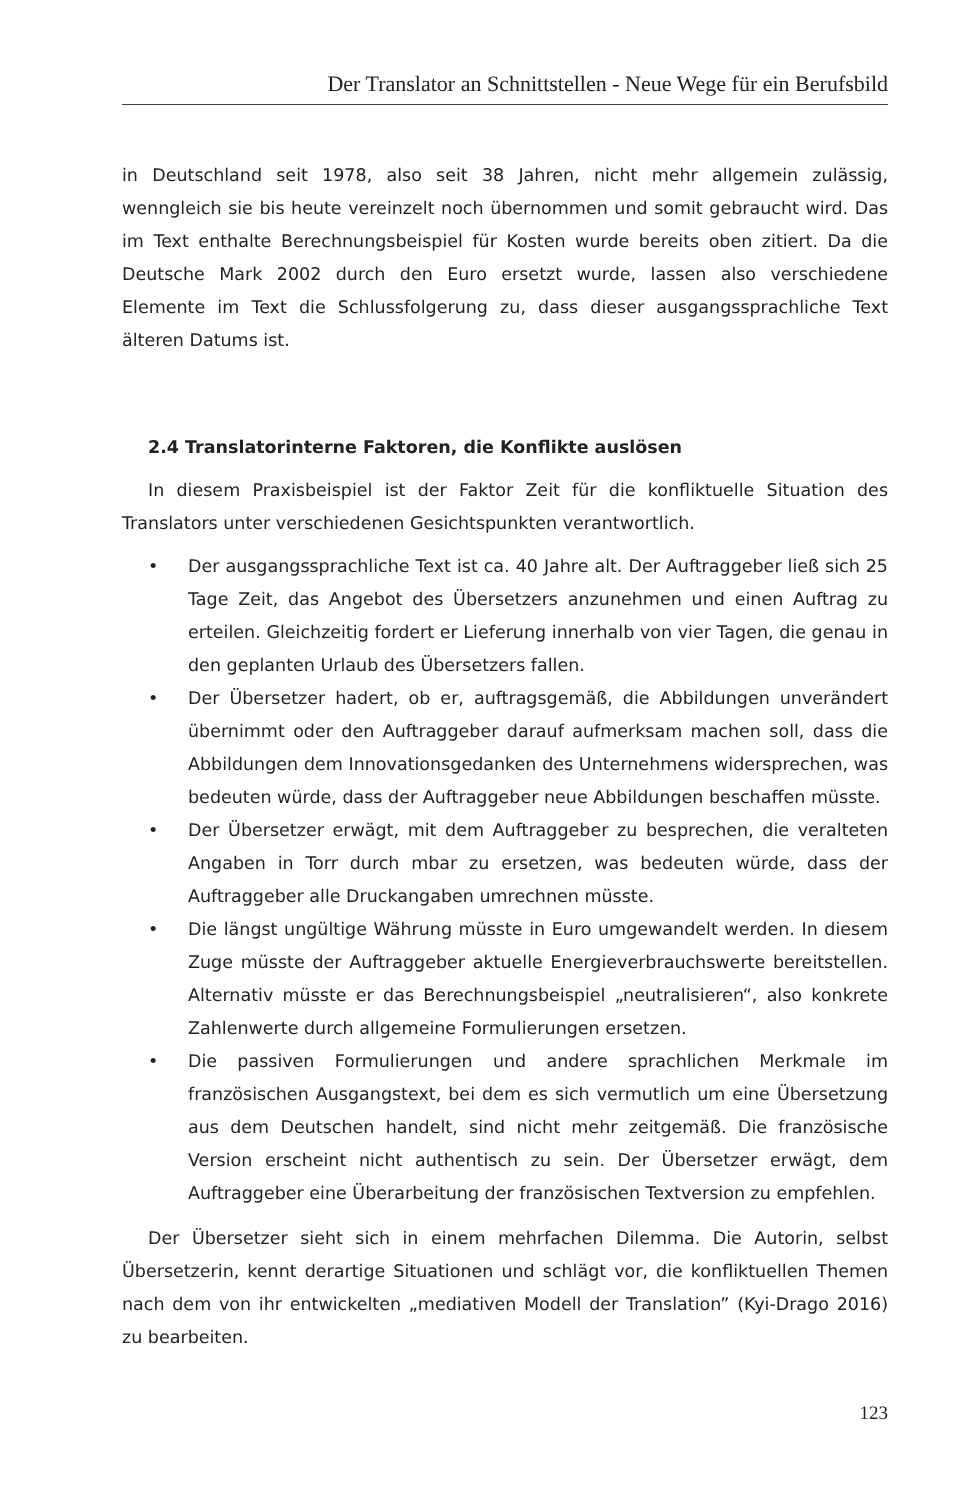Der Translator an Schnittstellen - Neue Wege für ein Berufsbild
in Deutschland seit 1978, also seit 38 Jahren, nicht mehr allgemein zulässig, wenngleich sie bis heute vereinzelt noch übernommen und somit gebraucht wird. Das im Text enthalte Berechnungsbeispiel für Kosten wurde bereits oben zitiert. Da die Deutsche Mark 2002 durch den Euro ersetzt wurde, lassen also verschiedene Elemente im Text die Schlussfolgerung zu, dass dieser ausgangssprachliche Text älteren Datums ist.
2.4 Translatorinterne Faktoren, die Konflikte auslösen
In diesem Praxisbeispiel ist der Faktor Zeit für die konfliktuelle Situation des Translators unter verschiedenen Gesichtspunkten verantwortlich.
• Der ausgangssprachliche Text ist ca. 40 Jahre alt. Der Auftraggeber ließ sich 25 Tage Zeit, das Angebot des Übersetzers anzunehmen und einen Auftrag zu erteilen. Gleichzeitig fordert er Lieferung innerhalb von vier Tagen, die genau in den geplanten Urlaub des Übersetzers fallen.
• Der Übersetzer hadert, ob er, auftragsgemäß, die Abbildungen unverändert übernimmt oder den Auftraggeber darauf aufmerksam machen soll, dass die Abbildungen dem Innovationsgedanken des Unternehmens widersprechen, was bedeuten würde, dass der Auftraggeber neue Abbildungen beschaffen müsste.
• Der Übersetzer erwägt, mit dem Auftraggeber zu besprechen, die veralteten Angaben in Torr durch mbar zu ersetzen, was bedeuten würde, dass der Auftraggeber alle Druckangaben umrechnen müsste.
• Die längst ungültige Währung müsste in Euro umgewandelt werden. In diesem Zuge müsste der Auftraggeber aktuelle Energieverbrauchswerte bereitstellen. Alternativ müsste er das Berechnungsbeispiel „neutralisieren“, also konkrete Zahlenwerte durch allgemeine Formulierungen ersetzen.
• Die passiven Formulierungen und andere sprachlichen Merkmale im französischen Ausgangstext, bei dem es sich vermutlich um eine Übersetzung aus dem Deutschen handelt, sind nicht mehr zeitgemäß. Die französische Version erscheint nicht authentisch zu sein. Der Übersetzer erwägt, dem Auftraggeber eine Überarbeitung der französischen Textversion zu empfehlen.
Der Übersetzer sieht sich in einem mehrfachen Dilemma. Die Autorin, selbst Übersetzerin, kennt derartige Situationen und schlägt vor, die konfliktuellen Themen nach dem von ihr entwickelten „mediativen Modell der Translation” (Kyi-Drago 2016) zu bearbeiten.
123